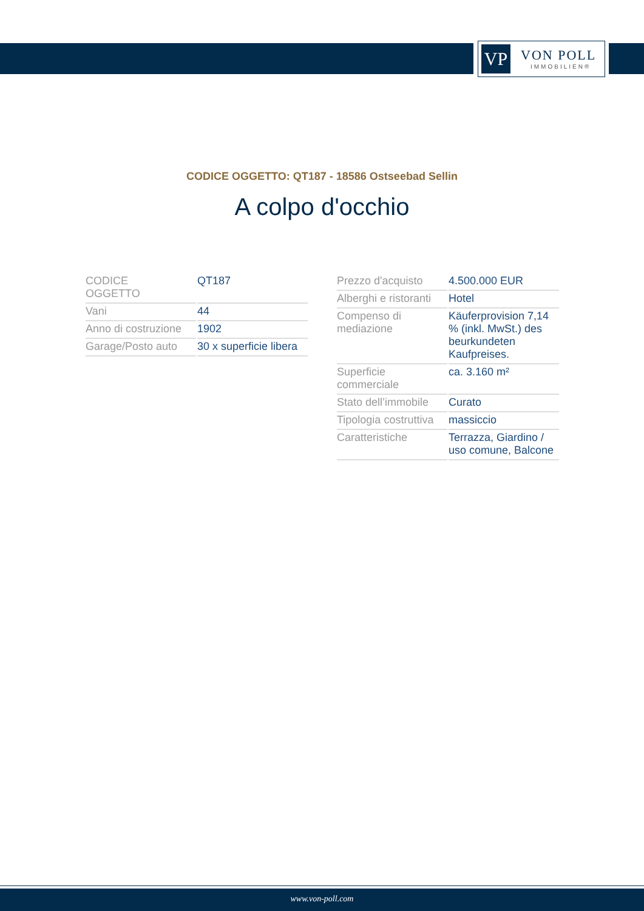VP VON POLL
IMMOBILIEN®
CODICE OGGETTO: QT187 - 18586 Ostseebad Sellin
A colpo d'occhio
| CODICE OGGETTO | QT187 |
| Vani | 44 |
| Anno di costruzione | 1902 |
| Garage/Posto auto | 30 x superficie libera |
| Prezzo d'acquisto | 4.500.000 EUR |
| Alberghi e ristoranti | Hotel |
| Compenso di mediazione | Käuferprovision 7,14 % (inkl. MwSt.) des beurkundeten Kaufpreises. |
| Superficie commerciale | ca. 3.160 m² |
| Stato dell’immobile | Curato |
| Tipologia costruttiva | massiccio |
| Caratteristiche | Terrazza, Giardino / uso comune, Balcone |
www.von-poll.com